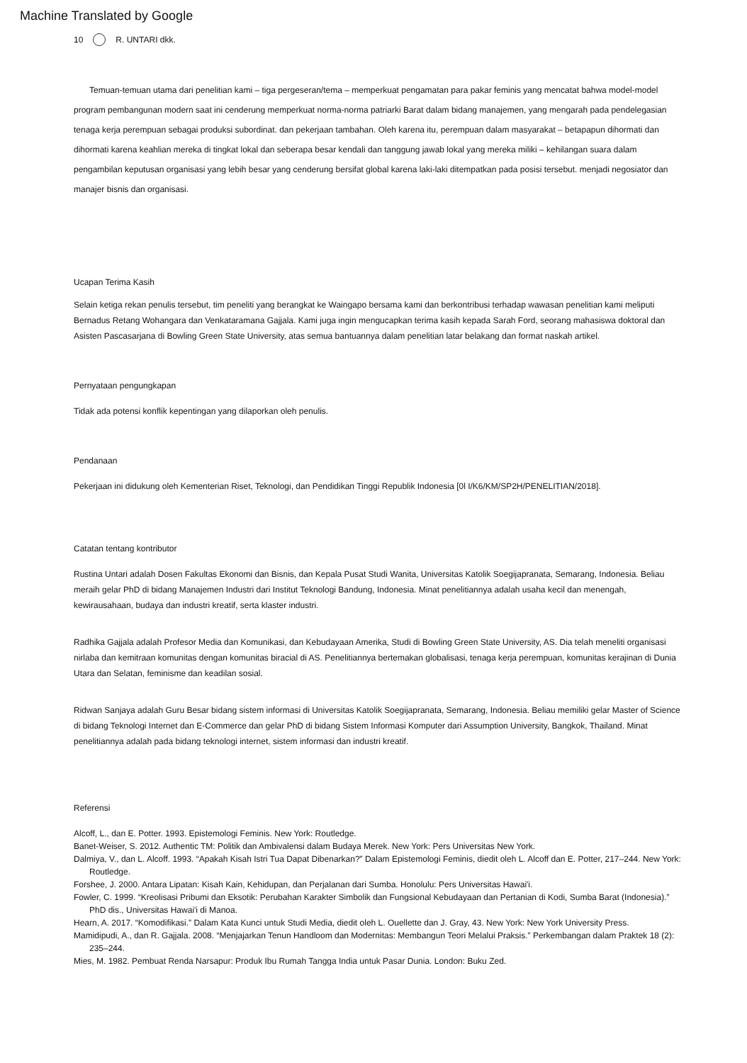Machine Translated by Google
10 R. UNTARI dkk.
Temuan-temuan utama dari penelitian kami – tiga pergeseran/tema – memperkuat pengamatan para pakar feminis yang mencatat bahwa model-model program pembangunan modern saat ini cenderung memperkuat norma-norma patriarki Barat dalam bidang manajemen, yang mengarah pada pendelegasian tenaga kerja perempuan sebagai produksi subordinat. dan pekerjaan tambahan. Oleh karena itu, perempuan dalam masyarakat – betapapun dihormati dan dihormati karena keahlian mereka di tingkat lokal dan seberapa besar kendali dan tanggung jawab lokal yang mereka miliki – kehilangan suara dalam pengambilan keputusan organisasi yang lebih besar yang cenderung bersifat global karena laki-laki ditempatkan pada posisi tersebut. menjadi negosiator dan manajer bisnis dan organisasi.
Ucapan Terima Kasih
Selain ketiga rekan penulis tersebut, tim peneliti yang berangkat ke Waingapo bersama kami dan berkontribusi terhadap wawasan penelitian kami meliputi Bernadus Retang Wohangara dan Venkataramana Gajjala. Kami juga ingin mengucapkan terima kasih kepada Sarah Ford, seorang mahasiswa doktoral dan Asisten Pascasarjana di Bowling Green State University, atas semua bantuannya dalam penelitian latar belakang dan format naskah artikel.
Pernyataan pengungkapan
Tidak ada potensi konflik kepentingan yang dilaporkan oleh penulis.
Pendanaan
Pekerjaan ini didukung oleh Kementerian Riset, Teknologi, dan Pendidikan Tinggi Republik Indonesia [0l I/K6/KM/SP2H/PENELITIAN/2018].
Catatan tentang kontributor
Rustina Untari adalah Dosen Fakultas Ekonomi dan Bisnis, dan Kepala Pusat Studi Wanita, Universitas Katolik Soegijapranata, Semarang, Indonesia. Beliau meraih gelar PhD di bidang Manajemen Industri dari Institut Teknologi Bandung, Indonesia. Minat penelitiannya adalah usaha kecil dan menengah, kewirausahaan, budaya dan industri kreatif, serta klaster industri.
Radhika Gajjala adalah Profesor Media dan Komunikasi, dan Kebudayaan Amerika, Studi di Bowling Green State University, AS. Dia telah meneliti organisasi nirlaba dan kemitraan komunitas dengan komunitas biracial di AS. Penelitiannya bertemakan globalisasi, tenaga kerja perempuan, komunitas kerajinan di Dunia Utara dan Selatan, feminisme dan keadilan sosial.
Ridwan Sanjaya adalah Guru Besar bidang sistem informasi di Universitas Katolik Soegijapranata, Semarang, Indonesia. Beliau memiliki gelar Master of Science di bidang Teknologi Internet dan E-Commerce dan gelar PhD di bidang Sistem Informasi Komputer dari Assumption University, Bangkok, Thailand. Minat penelitiannya adalah pada bidang teknologi internet, sistem informasi dan industri kreatif.
Referensi
Alcoff, L., dan E. Potter. 1993. Epistemologi Feminis. New York: Routledge.
Banet-Weiser, S. 2012. Authentic TM: Politik dan Ambivalensi dalam Budaya Merek. New York: Pers Universitas New York.
Dalmiya, V., dan L. Alcoff. 1993. “Apakah Kisah Istri Tua Dapat Dibenarkan?” Dalam Epistemologi Feminis, diedit oleh L. Alcoff dan E. Potter, 217–244. New York: Routledge.
Forshee, J. 2000. Antara Lipatan: Kisah Kain, Kehidupan, dan Perjalanan dari Sumba. Honolulu: Pers Universitas Hawai'i.
Fowler, C. 1999. “Kreolisasi Pribumi dan Eksotik: Perubahan Karakter Simbolik dan Fungsional Kebudayaan dan Pertanian di Kodi, Sumba Barat (Indonesia).” PhD dis., Universitas Hawai'i di Manoa.
Hearn, A. 2017. “Komodifikasi.” Dalam Kata Kunci untuk Studi Media, diedit oleh L. Ouellette dan J. Gray, 43. New York: New York University Press.
Mamidipudi, A., dan R. Gajjala. 2008. “Menjajarkan Tenun Handloom dan Modernitas: Membangun Teori Melalui Praksis.” Perkembangan dalam Praktek 18 (2): 235–244.
Mies, M. 1982. Pembuat Renda Narsapur: Produk Ibu Rumah Tangga India untuk Pasar Dunia. London: Buku Zed.